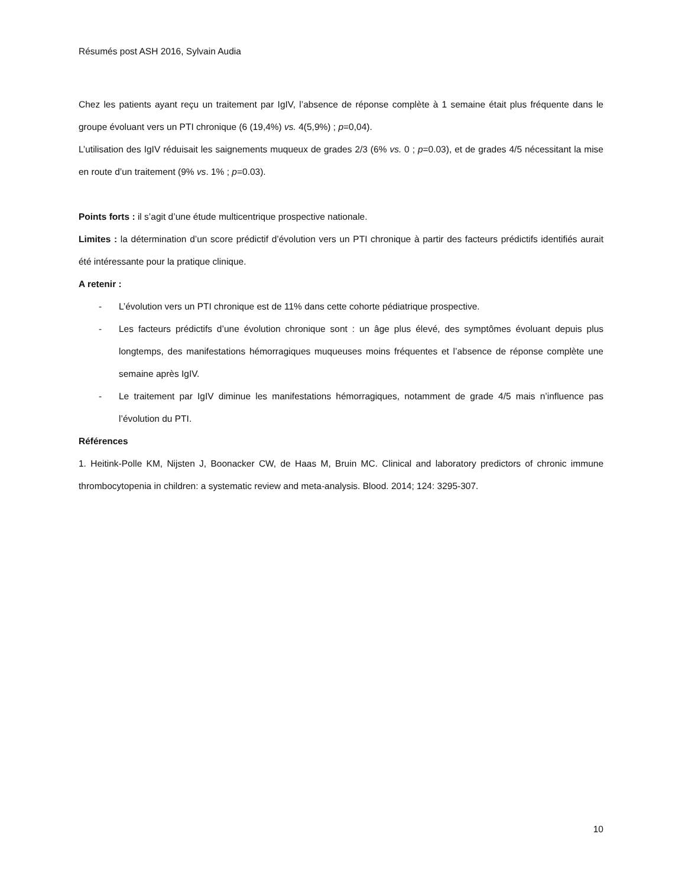Résumés post ASH 2016, Sylvain Audia
Chez les patients ayant reçu un traitement par IgIV, l’absence de réponse complète à 1 semaine était plus fréquente dans le groupe évoluant vers un PTI chronique (6 (19,4%) vs. 4(5,9%) ; p=0,04).
L’utilisation des IgIV réduisait les saignements muqueux de grades 2/3 (6% vs. 0 ; p=0.03), et de grades 4/5 nécessitant la mise en route d’un traitement (9% vs. 1% ; p=0.03).
Points forts : il s’agit d’une étude multicentrique prospective nationale.
Limites : la détermination d’un score prédictif d’évolution vers un PTI chronique à partir des facteurs prédictifs identifiés aurait été intéressante pour la pratique clinique.
A retenir :
- L’évolution vers un PTI chronique est de 11% dans cette cohorte pédiatrique prospective.
- Les facteurs prédictifs d’une évolution chronique sont : un âge plus élevé, des symptômes évoluant depuis plus longtemps, des manifestations hémorragiques muqueuses moins fréquentes et l’absence de réponse complète une semaine après IgIV.
- Le traitement par IgIV diminue les manifestations hémorragiques, notamment de grade 4/5 mais n’influence pas l’évolution du PTI.
Références
1. Heitink-Polle KM, Nijsten J, Boonacker CW, de Haas M, Bruin MC. Clinical and laboratory predictors of chronic immune thrombocytopenia in children: a systematic review and meta-analysis. Blood. 2014; 124: 3295-307.
10